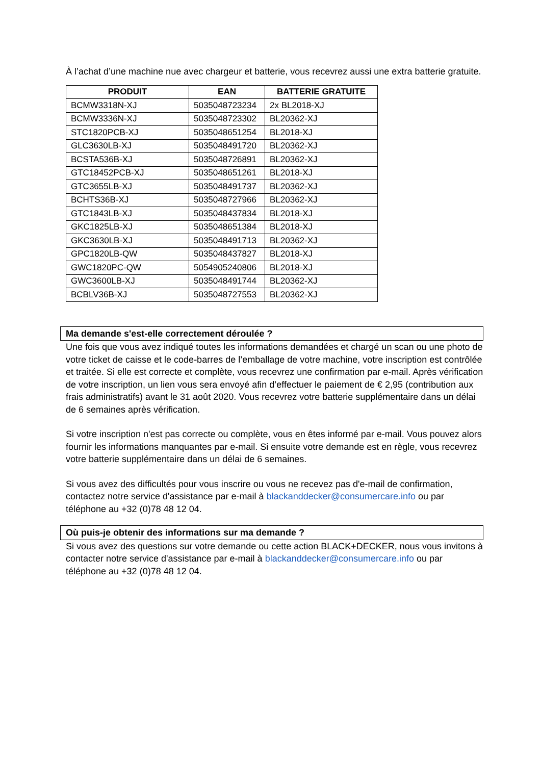À l’achat d’une machine nue avec chargeur et batterie, vous recevrez aussi une extra batterie gratuite.
| PRODUIT | EAN | BATTERIE GRATUITE |
| --- | --- | --- |
| BCMW3318N-XJ | 5035048723234 | 2x BL2018-XJ |
| BCMW3336N-XJ | 5035048723302 | BL20362-XJ |
| STC1820PCB-XJ | 5035048651254 | BL2018-XJ |
| GLC3630LB-XJ | 5035048491720 | BL20362-XJ |
| BCSTA536B-XJ | 5035048726891 | BL20362-XJ |
| GTC18452PCB-XJ | 5035048651261 | BL2018-XJ |
| GTC3655LB-XJ | 5035048491737 | BL20362-XJ |
| BCHTS36B-XJ | 5035048727966 | BL20362-XJ |
| GTC1843LB-XJ | 5035048437834 | BL2018-XJ |
| GKC1825LB-XJ | 5035048651384 | BL2018-XJ |
| GKC3630LB-XJ | 5035048491713 | BL20362-XJ |
| GPC1820LB-QW | 5035048437827 | BL2018-XJ |
| GWC1820PC-QW | 5054905240806 | BL2018-XJ |
| GWC3600LB-XJ | 5035048491744 | BL20362-XJ |
| BCBLV36B-XJ | 5035048727553 | BL20362-XJ |
Ma demande s'est-elle correctement déroulée ?
Une fois que vous avez indiqué toutes les informations demandées et chargé un scan ou une photo de votre ticket de caisse et le code-barres de l’emballage de votre machine, votre inscription est contrôlée et traitée. Si elle est correcte et complète, vous recevrez une confirmation par e-mail. Après vérification de votre inscription, un lien vous sera envoyé afin d’effectuer le paiement de € 2,95 (contribution aux frais administratifs) avant le 31 août 2020. Vous recevrez votre batterie supplémentaire dans un délai de 6 semaines après vérification.
Si votre inscription n'est pas correcte ou complète, vous en êtes informé par e-mail. Vous pouvez alors fournir les informations manquantes par e-mail. Si ensuite votre demande est en règle, vous recevrez votre batterie supplémentaire dans un délai de 6 semaines.
Si vous avez des difficultés pour vous inscrire ou vous ne recevez pas d'e-mail de confirmation, contactez notre service d'assistance par e-mail à blackanddecker@consumercare.info ou par téléphone au +32 (0)78 48 12 04.
Où puis-je obtenir des informations sur ma demande ?
Si vous avez des questions sur votre demande ou cette action BLACK+DECKER, nous vous invitons à contacter notre service d'assistance par e-mail à blackanddecker@consumercare.info ou par téléphone au +32 (0)78 48 12 04.